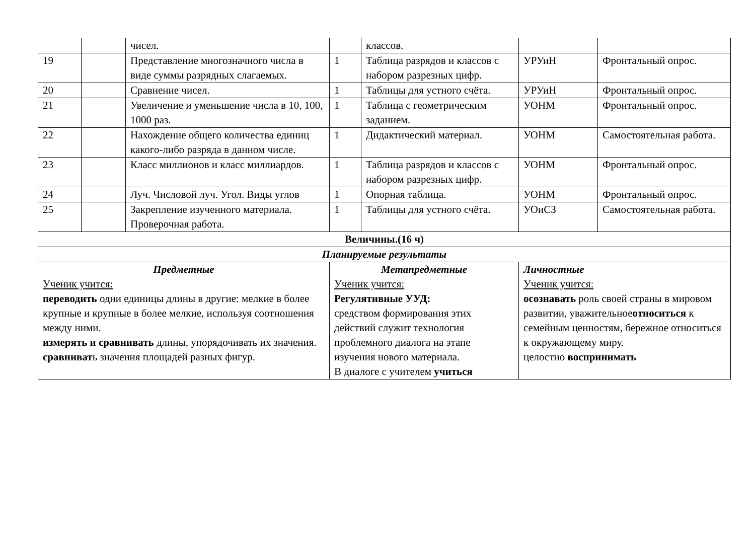| | | чисел. | | классов. | | |
| 19 | | Представление многозначного числа в виде суммы разрядных слагаемых. | 1 | Таблица разрядов и классов с набором разрезных цифр. | УРУиН | Фронтальный опрос. |
| 20 | | Сравнение чисел. | 1 | Таблицы для устного счёта. | УРУиН | Фронтальный опрос. |
| 21 | | Увеличение и уменьшение числа в 10, 100, 1000 раз. | 1 | Таблица с геометрическим заданием. | УОНМ | Фронтальный опрос. |
| 22 | | Нахождение общего количества единиц какого-либо разряда в данном числе. | 1 | Дидактический материал. | УОНМ | Самостоятельная работа. |
| 23 | | Класс миллионов и класс миллиардов. | 1 | Таблица разрядов и классов с набором разрезных цифр. | УОНМ | Фронтальный опрос. |
| 24 | | Луч. Числовой луч. Угол. Виды углов | 1 | Опорная таблица. | УОНМ | Фронтальный опрос. |
| 25 | | Закрепление изученного материала. Проверочная работа. | 1 | Таблицы для устного счёта. | УОиСЗ | Самостоятельная работа. |
| Величины.(16 ч) | | | | | | |
| Планируемые результаты | | | | | | |
| Предметные Ученик учится: переводить одни единицы длины в другие: мелкие в более крупные и крупные в более мелкие, используя соотношения между ними. измерять и сравнивать длины, упорядочивать их значения. сравниват ь значения площадей разных фигур. | | | Метапредметные Ученик учится: Регулятивные УУД: средством формирования этих действий служит технология проблемного диалога на этапе изучения нового материала. В диалоге с учителем учиться | | Личностные Ученик учится: осознавать роль своей страны в мировом развитии, уважительное относиться к семейным ценностям, бережное относиться к окружающему миру. целостно воспринимать | |